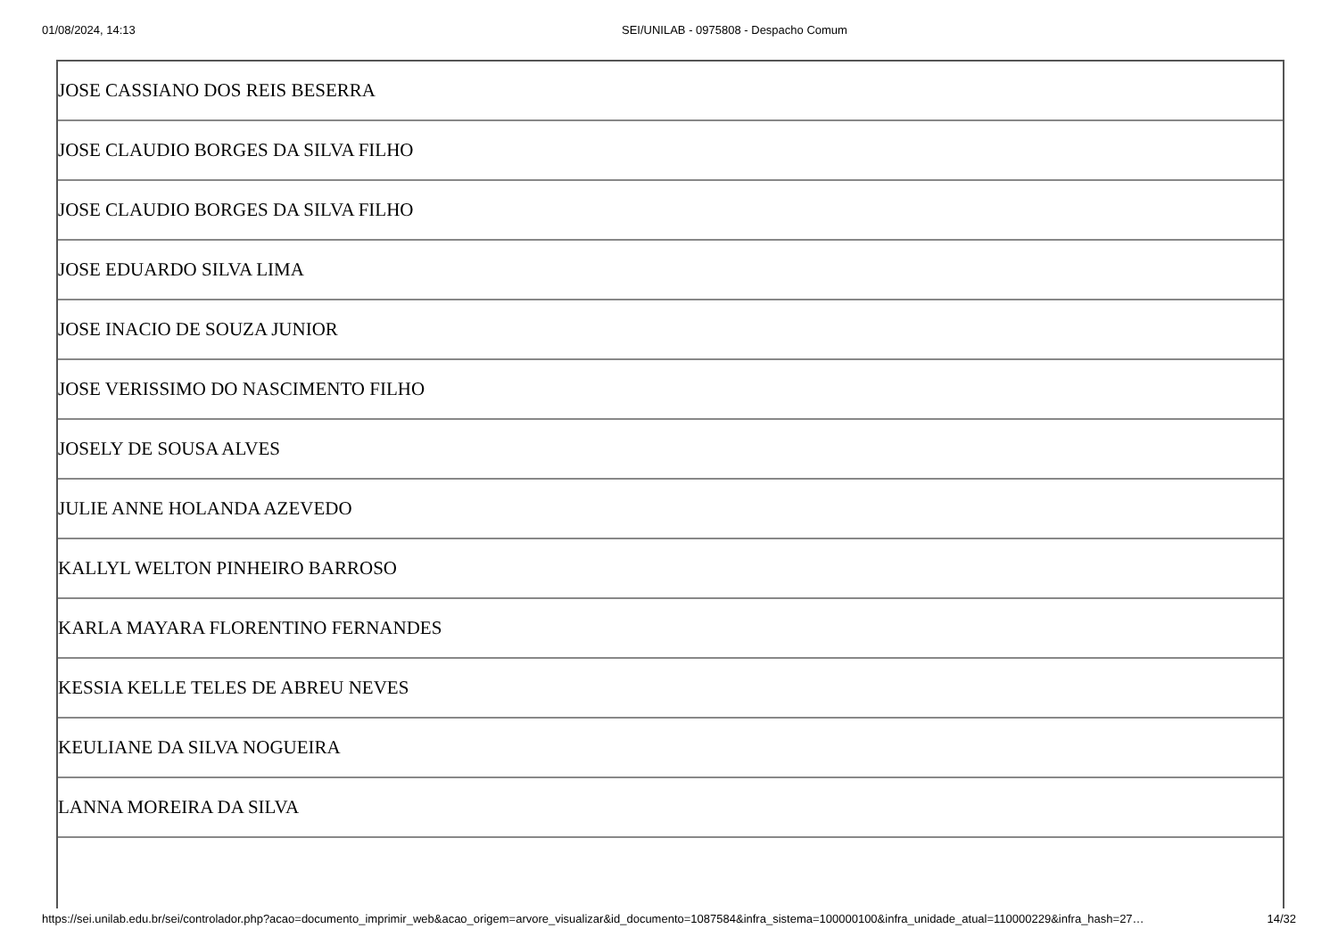01/08/2024, 14:13 SEI/UNILAB - 0975808 - Despacho Comum
| JOSE CASSIANO DOS REIS BESERRA |
| JOSE CLAUDIO BORGES DA SILVA FILHO |
| JOSE CLAUDIO BORGES DA SILVA FILHO |
| JOSE EDUARDO SILVA LIMA |
| JOSE INACIO DE SOUZA JUNIOR |
| JOSE VERISSIMO DO NASCIMENTO FILHO |
| JOSELY DE SOUSA ALVES |
| JULIE ANNE HOLANDA AZEVEDO |
| KALLYL WELTON PINHEIRO BARROSO |
| KARLA MAYARA FLORENTINO FERNANDES |
| KESSIA KELLE TELES DE ABREU NEVES |
| KEULIANE DA SILVA NOGUEIRA |
| LANNA MOREIRA DA SILVA |
https://sei.unilab.edu.br/sei/controlador.php?acao=documento_imprimir_web&acao_origem=arvore_visualizar&id_documento=1087584&infra_sistema=100000100&infra_unidade_atual=110000229&infra_hash=27… 14/32